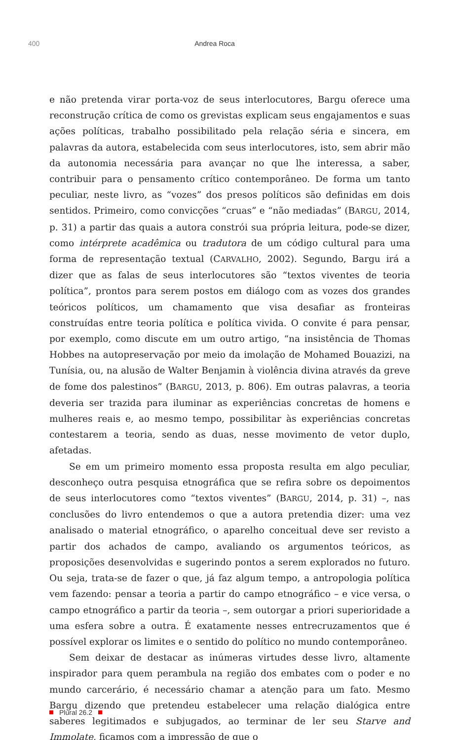400 Andrea Roca
e não pretenda virar porta-voz de seus interlocutores, Bargu oferece uma reconstrução crítica de como os grevistas explicam seus engajamentos e suas ações políticas, trabalho possibilitado pela relação séria e sincera, em palavras da autora, estabelecida com seus interlocutores, isto, sem abrir mão da autonomia necessária para avançar no que lhe interessa, a saber, contribuir para o pensamento crítico contemporâneo. De forma um tanto peculiar, neste livro, as “vozes” dos presos políticos são definidas em dois sentidos. Primeiro, como convicções “cruas” e “não mediadas” (BARGU, 2014, p. 31) a partir das quais a autora constrói sua própria leitura, pode-se dizer, como intérprete acadêmica ou tradutora de um código cultural para uma forma de representação textual (CARVALHO, 2002). Segundo, Bargu irá a dizer que as falas de seus interlocutores são “textos viventes de teoria política”, prontos para serem postos em diálogo com as vozes dos grandes teóricos políticos, um chamamento que visa desafiar as fronteiras construídas entre teoria política e política vivida. O convite é para pensar, por exemplo, como discute em um outro artigo, “na insistência de Thomas Hobbes na autopreservação por meio da imolação de Mohamed Bouazizi, na Tunísia, ou, na alusão de Walter Benjamin à violência divina através da greve de fome dos palestinos” (BARGU, 2013, p. 806). Em outras palavras, a teoria deveria ser trazida para iluminar as experiências concretas de homens e mulheres reais e, ao mesmo tempo, possibilitar às experiências concretas contestarem a teoria, sendo as duas, nesse movimento de vetor duplo, afetadas.
Se em um primeiro momento essa proposta resulta em algo peculiar, desconheço outra pesquisa etnográfica que se refira sobre os depoimentos de seus interlocutores como “textos viventes” (BARGU, 2014, p. 31) –, nas conclusões do livro entendemos o que a autora pretendia dizer: uma vez analisado o material etnográfico, o aparelho conceitual deve ser revisto a partir dos achados de campo, avaliando os argumentos teóricos, as proposições desenvolvidas e sugerindo pontos a serem explorados no futuro. Ou seja, trata-se de fazer o que, já faz algum tempo, a antropologia política vem fazendo: pensar a teoria a partir do campo etnográfico – e vice versa, o campo etnográfico a partir da teoria –, sem outorgar a priori superioridade a uma esfera sobre a outra. É exatamente nesses entrecruzamentos que é possível explorar os limites e o sentido do político no mundo contemporâneo.
Sem deixar de destacar as inúmeras virtudes desse livro, altamente inspirador para quem perambula na região dos embates com o poder e no mundo carcerário, é necessário chamar a atenção para um fato. Mesmo Bargu dizendo que pretendeu estabelecer uma relação dialógica entre saberes legitimados e subjugados, ao terminar de ler seu Starve and Immolate, ficamos com a impressão de que o
Plural 26.2